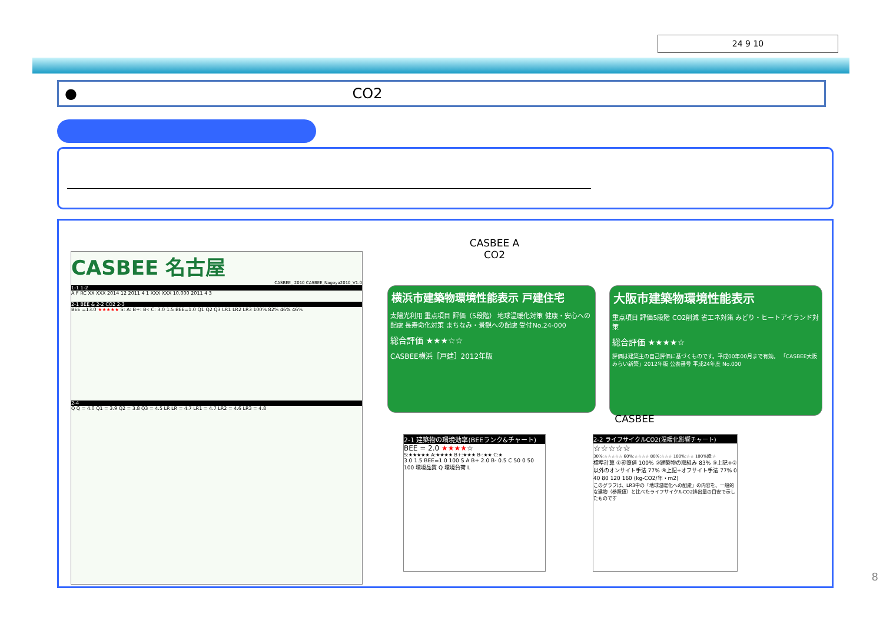24 9 10
● CO2
CASBEE 名古屋
CASBEE_ 2010 CASBEE_Nagoya2010_V1.0
1-1 1-2
A F RC XX XXX 2014 12 2011 4 1 XXX XXX 10,000 2011 4 3
2-1 BEE & 2-2 CO2 2-3
BEE =13.0 ★★★★★ S: A: B+: B-: C: 3.0 1.5 BEE=1.0 Q1 Q2 Q3 LR1 LR2 LR3 100% 82% 46% 46%
2-4
Q Q = 4.0 Q1 = 3.9 Q2 = 3.8 Q3 = 4.5 LR LR = 4.7 LR1 = 4.7 LR2 = 4.6 LR3 = 4.8
CASBEE A
CO2
横浜市建築物環境性能表示 戸建住宅
太陽光利用 重点項目 評価（5段階） 地球温暖化対策 健康・安心への配慮 長寿命化対策 まちなみ・景観への配慮 受付No.24-000
総合評価 ★★★☆☆
CASBEE横浜［戸建］2012年版
大阪市建築物環境性能表示
重点項目 評価5段階 CO2削減 省エネ対策 みどり・ヒートアイランド対策
総合評価 ★★★★☆
評価は建築主の自己評価に基づくものです。平成00年00月まで有効。 「CASBEE大阪みらい新築」2012年版 公表番号 平成24年度 No.000
CASBEE
2-1 建築物の環境効率(BEEランク&チャート)
BEE = 2.0 ★★★★☆
S:★★★★★ A:★★★★ B+:★★★ B-:★★ C:★
3.0 1.5 BEE=1.0 100 S A B+ 2.0 B- 0.5 C 50 0 50 100 環境品質 Q 環境負荷 L
2-2 ライフサイクルCO2(温暖化影響チャート)
☆☆☆☆☆
30%:☆☆☆☆☆ 60%:☆☆☆☆ 80%:☆☆☆ 100%:☆☆ 100%超:☆
標準計算 ①参照値 100% ②建築物の取組み 83% ③上記+②以外のオンサイト手法 77% ④上記+オフサイト手法 77% 0 40 80 120 160 (kg-CO2/年・m2)
このグラフは、LR3中の「地球温暖化への配慮」の内容を、一般的な建物（参照値）と比べたライフサイクルCO2排出量の目安で示したものです
8